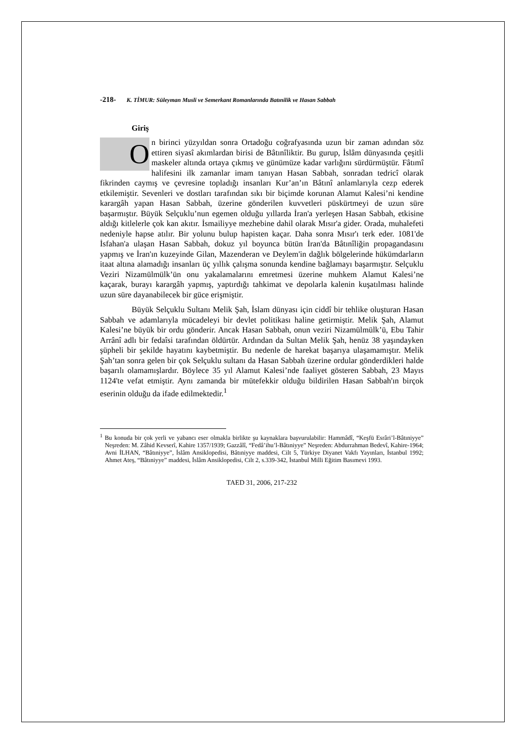-218- K. TİMUR: Süleyman Musli ve Semerkant Romanlarında Batınilik ve Hasan Sabbah
Giriş
On birinci yüzyıldan sonra Ortadoğu coğrafyasında uzun bir zaman adından söz ettiren siyasî akımlardan birisi de Bâtınîliktir. Bu gurup, İslâm dünyasında çeşitli maskeler altında ortaya çıkmış ve günümüze kadar varlığını sürdürmüştür. Fâtımî halifesini ilk zamanlar imam tanıyan Hasan Sabbah, sonradan tedricî olarak fikrinden caymış ve çevresine topladığı insanları Kur’an’ın Bâtınî anlamlarıyla cezp ederek etkilemiştir. Sevenleri ve dostları tarafından sıkı bir biçimde korunan Alamut Kalesi’ni kendine karargâh yapan Hasan Sabbah, üzerine gönderilen kuvvetleri püskürtmeyi de uzun süre başarmıştır. Büyük Selçuklu’nun egemen olduğu yıllarda İran'a yerleşen Hasan Sabbah, etkisine aldığı kitlelerle çok kan akıtır. İsmailiyye mezhebine dahil olarak Mısır'a gider. Orada, muhalefeti nedeniyle hapse atılır. Bir yolunu bulup hapisten kaçar. Daha sonra Mısır'ı terk eder. 1081'de İsfahan'a ulaşan Hasan Sabbah, dokuz yıl boyunca bütün İran'da Bâtınîliğin propagandasını yapmış ve İran'ın kuzeyinde Gilan, Mazenderan ve Deylem'in dağlık bölgelerinde hükümdarların itaat altına alamadığı insanları üç yıllık çalışma sonunda kendine bağlamayı başarmıştır. Selçuklu Veziri Nizamülmülk’ün onu yakalamalarını emretmesi üzerine muhkem Alamut Kalesi’ne kaçarak, burayı karargâh yapmış, yaptırdığı tahkimat ve depolarla kalenin kuşatılması halinde uzun süre dayanabilecek bir güce erişmiştir.
Büyük Selçuklu Sultanı Melik Şah, İslam dünyası için ciddî bir tehlike oluşturan Hasan Sabbah ve adamlarıyla mücadeleyi bir devlet politikası haline getirmiştir. Melik Şah, Alamut Kalesi’ne büyük bir ordu gönderir. Ancak Hasan Sabbah, onun veziri Nizamülmülk’ü, Ebu Tahir Arrânî adlı bir fedaîsi tarafından öldürtür. Ardından da Sultan Melik Şah, henüz 38 yaşındayken şüpheli bir şekilde hayatını kaybetmiştir. Bu nedenle de harekat başarıya ulaşamamıştır. Melik Şah’tan sonra gelen bir çok Selçuklu sultanı da Hasan Sabbah üzerine ordular gönderdikleri halde başarılı olamamışlardır. Böylece 35 yıl Alamut Kalesi’nde faaliyet gösteren Sabbah, 23 Mayıs 1124'te vefat etmiştir. Aynı zamanda bir mütefekkir olduğu bildirilen Hasan Sabbah'ın birçok eserinin olduğu da ifade edilmektedir.<sup>1</sup>
<sup>1</sup> Bu konuda bir çok yerli ve yabancı eser olmakla birlikte şu kaynaklara başvurulabilir: Hammâdî, “Keşfü Esrâri’l-Bâtıniyye” Neşreden: M. Zâhid Kevserî, Kahire 1357/1939; Gazzâlî, “Fedâ’ihu’l-Bâtıniyye” Neşreden: Abdurrahman Bedevî, Kahire-1964; Avni İLHAN, “Bâtıniyye”, İslâm Ansiklopedisi, Bâtıniyye maddesi, Cilt 5, Türkiye Diyanet Vakfı Yayınları, İstanbul 1992; Ahmet Ateş, “Bâtıniyye” maddesi, İslâm Ansiklopedisi, Cilt 2, s.339-342, İstanbul Milli Eğitim Basımevi 1993.
TAED 31, 2006, 217-232